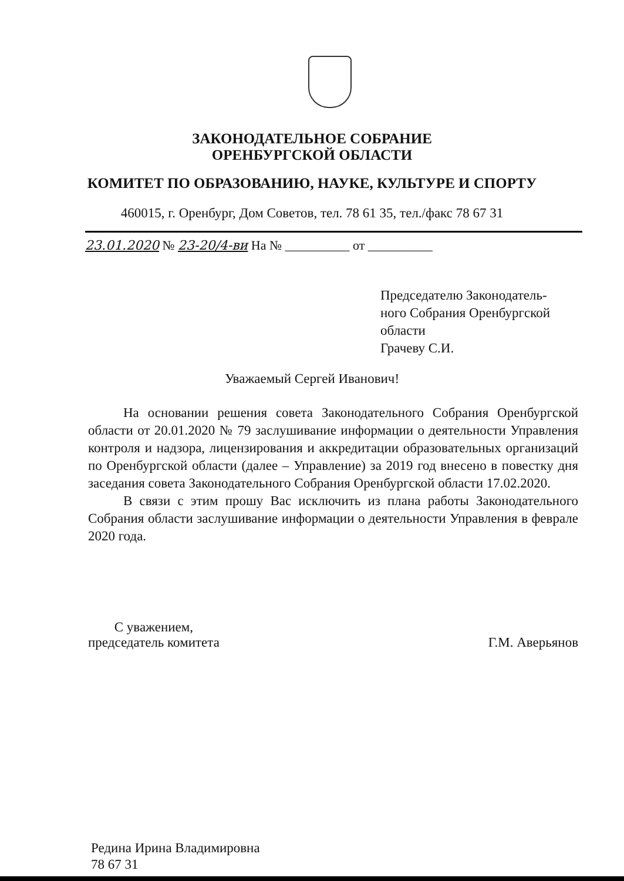ЗАКОНОДАТЕЛЬНОЕ СОБРАНИЕ
ОРЕНБУРГСКОЙ ОБЛАСТИ
КОМИТЕТ ПО ОБРАЗОВАНИЮ, НАУКЕ, КУЛЬТУРЕ И СПОРТУ
460015, г. Оренбург, Дом Советов, тел. 78 61 35, тел./факс 78 67 31
23.01.2020 № 23-20/4-ви На № __________ от __________
Председателю Законодатель-
ного Собрания Оренбургской
области
Грачеву С.И.
Уважаемый Сергей Иванович!
На основании решения совета Законодательного Собрания Оренбургской области от 20.01.2020 № 79 заслушивание информации о деятельности Управления контроля и надзора, лицензирования и аккредитации образовательных организаций по Оренбургской области (далее – Управление) за 2019 год внесено в повестку дня заседания совета Законодательного Собрания Оренбургской области 17.02.2020.
В связи с этим прошу Вас исключить из плана работы Законодательного Собрания области заслушивание информации о деятельности Управления в феврале 2020 года.
С уважением,
председатель комитета
Г.М. Аверьянов
Редина Ирина Владимировна
78 67 31